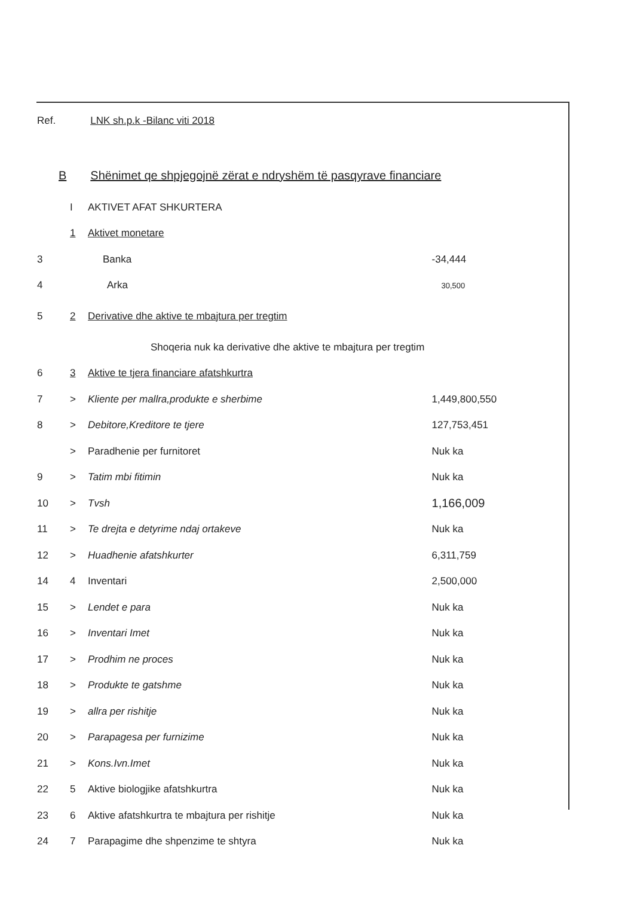Ref. LNK sh.p.k -Bilanc viti 2018
B Shënimet qe shpjegojnë zërat e ndryshëm të pasqyrave financiare
| | I | AKTIVET AFAT SHKURTERA | |
| | 1 | Aktivet monetare | |
| 3 | | Banka | -34,444 |
| 4 | | Arka | 30,500 |
| 5 | 2 | Derivative dhe aktive te mbajtura per tregtim | |
| | | Shoqeria nuk ka derivative dhe aktive te mbajtura per tregtim | |
| 6 | 3 | Aktive te tjera financiare afatshkurtra | |
| 7 | > | Kliente per mallra,produkte e sherbime | 1,449,800,550 |
| 8 | > | Debitore,Kreditore te tjere | 127,753,451 |
| | > | Paradhenie per furnitoret | Nuk ka |
| 9 | > | Tatim mbi fitimin | Nuk ka |
| 10 | > | Tvsh | 1,166,009 |
| 11 | > | Te drejta e detyrime ndaj ortakeve | Nuk ka |
| 12 | > | Huadhenie afatshkurter | 6,311,759 |
| 14 | 4 | Inventari | 2,500,000 |
| 15 | > | Lendet e para | Nuk ka |
| 16 | > | Inventari Imet | Nuk ka |
| 17 | > | Prodhim ne proces | Nuk ka |
| 18 | > | Produkte te gatshme | Nuk ka |
| 19 | > | allra per rishitje | Nuk ka |
| 20 | > | Parapagesa per furnizime | Nuk ka |
| 21 | > | Kons.Ivn.Imet | Nuk ka |
| 22 | 5 | Aktive biologjike afatshkurtra | Nuk ka |
| 23 | 6 | Aktive afatshkurtra te mbajtura per rishitje | Nuk ka |
| 24 | 7 | Parapagime dhe shpenzime te shtyra | Nuk ka |